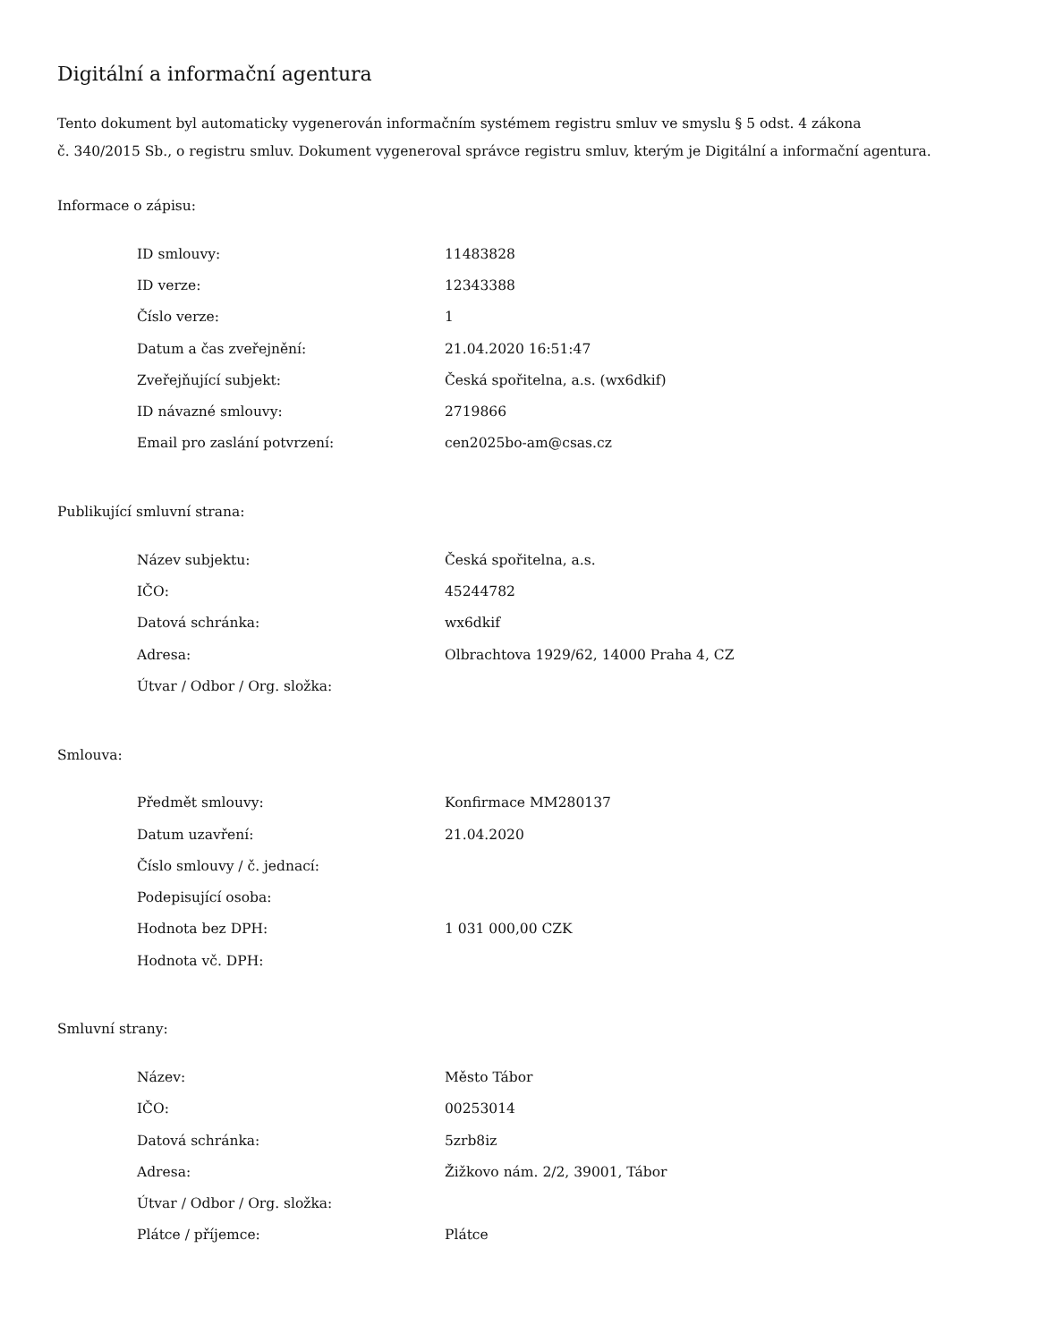Digitální a informační agentura
Tento dokument byl automaticky vygenerován informačním systémem registru smluv ve smyslu § 5 odst. 4 zákona
č. 340/2015 Sb., o registru smluv. Dokument vygeneroval správce registru smluv, kterým je Digitální a informační agentura.
Informace o zápisu:
| ID smlouvy: | 11483828 |
| ID verze: | 12343388 |
| Číslo verze: | 1 |
| Datum a čas zveřejnění: | 21.04.2020 16:51:47 |
| Zveřejňující subjekt: | Česká spořitelna, a.s. (wx6dkif) |
| ID návazné smlouvy: | 2719866 |
| Email pro zaslání potvrzení: | cen2025bo-am@csas.cz |
Publikující smluvní strana:
| Název subjektu: | Česká spořitelna, a.s. |
| IČO: | 45244782 |
| Datová schránka: | wx6dkif |
| Adresa: | Olbrachtova 1929/62, 14000 Praha 4, CZ |
| Útvar / Odbor / Org. složka: | |
Smlouva:
| Předmět smlouvy: | Konfirmace MM280137 |
| Datum uzavření: | 21.04.2020 |
| Číslo smlouvy / č. jednací: | |
| Podepisující osoba: | |
| Hodnota bez DPH: | 1 031 000,00 CZK |
| Hodnota vč. DPH: | |
Smluvní strany:
| Název: | Město Tábor |
| IČO: | 00253014 |
| Datová schránka: | 5zrb8iz |
| Adresa: | Žižkovo nám. 2/2, 39001, Tábor |
| Útvar / Odbor / Org. složka: | |
| Plátce / příjemce: | Plátce |